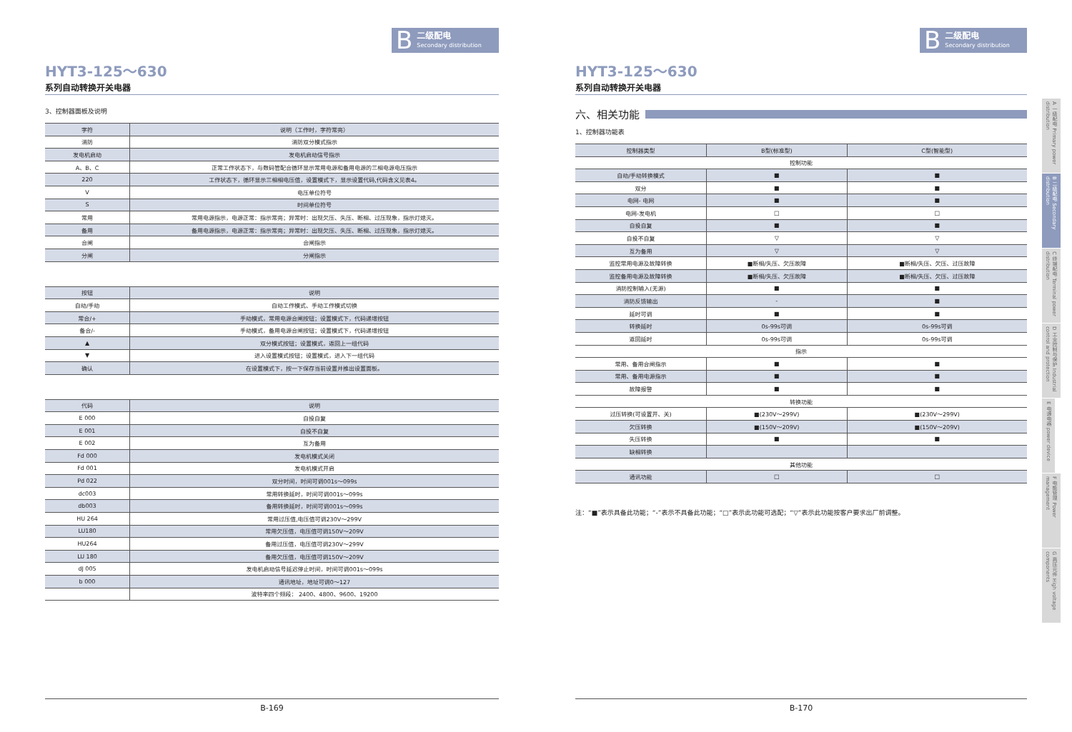B二级配电
Secondary distribution
HYT3-125～630
系列自动转换开关电器
3、控制器面板及说明
| 字符 | 说明（工作时，字符常亮） |
| --- | --- |
| 消防 | 消防双分模式指示 |
| 发电机启动 | 发电机启动信号指示 |
| A、B、C | 正常工作状态下，与数码管配合循环显示常用电源和备用电源的三相电源电压指示 |
| 220 | 工作状态下，循环显示三相相电压值，设置模式下，显示设置代码,代码含义见表4。 |
| V | 电压单位符号 |
| S | 时间单位符号 |
| 常用 | 常用电源指示，电源正常：指示常亮；异常时：出现欠压、失压、断相、过压现象，指示灯熄灭。 |
| 备用 | 备用电源指示，电源正常：指示常亮；异常时：出现欠压、失压、断相、过压现象，指示灯熄灭。 |
| 合闸 | 合闸指示 |
| 分闸 | 分闸指示 |
| 按钮 | 说明 |
| --- | --- |
| 自动/手动 | 自动工作模式、手动工作模式切换 |
| 常合/+ | 手动模式，常用电源合闸按钮；设置模式下，代码递增按钮 |
| 备合/- | 手动模式，备用电源合闸按钮；设置模式下，代码递增按钮 |
| ▲ | 双分模式按钮；设置模式，返回上一组代码 |
| ▼ | 进入设置模式按钮；设置模式，进入下一组代码 |
| 确认 | 在设置模式下，按一下保存当前设置并推出设置面板。 |
| 代码 | 说明 |
| --- | --- |
| E 000 | 自投自复 |
| E 001 | 自投不自复 |
| E 002 | 互为备用 |
| Fd 000 | 发电机模式关闭 |
| Fd 001 | 发电机模式开启 |
| Pd 022 | 双分时间，时间可调001s～099s |
| dc003 | 常用转换延时，时间可调001s～099s |
| db003 | 备用转换延时，时间可调001s～099s |
| HU 264 | 常用过压值,电压值可调230V～299V |
| LU180 | 常用欠压值，电压值可调150V～209V |
| HU264 | 备用过压值，电压值可调230V～299V |
| LU 180 | 备用欠压值，电压值可调150V～209V |
| dJ 005 | 发电机启动信号延迟停止时间，时间可调001s～099s |
| b 000 | 通讯地址，地址可调0～127 |
| | 波特率四个频段： 2400、4800、9600、19200 |
B-169
B二级配电
Secondary distribution
HYT3-125～630
系列自动转换开关电器
六、相关功能
1、控制器功能表
| 控制器类型 | B型(标准型) | C型(智能型) |
| 控制功能 | | |
| 自动/手动转换模式 | ■ | ■ |
| 双分 | ■ | ■ |
| 电网- 电网 | ■ | ■ |
| 电网-发电机 | □ | □ |
| 自投自复 | ■ | ■ |
| 自投不自复 | ▽ | ▽ |
| 互为备用 | ▽ | ▽ |
| 监控常用电源及故障转换 | ■断相/失压、欠压故障 | ■断相/失压、欠压、过压故障 |
| 监控备用电源及故障转换 | ■断相/失压、欠压故障 | ■断相/失压、欠压、过压故障 |
| 消防控制输入(无源) | ■ | ■ |
| 消防反馈输出 | - | ■ |
| 延时可调 | ■ | ■ |
| 转换延时 | 0s-99s可调 | 0s-99s可调 |
| 返回延时 | 0s-99s可调 | 0s-99s可调 |
| 指示 | | |
| 常用、备用合闸指示 | ■ | ■ |
| 常用、备用电源指示 | ■ | ■ |
| 故障报警 | ■ | ■ |
| 转换功能 | | |
| 过压转换(可设置开、关) | ■(230V～299V) | ■(230V～299V) |
| 欠压转换 | ■(150V～209V) | ■(150V～209V) |
| 失压转换 | ■ | ■ |
| 缺相转换 | | |
| 其他功能 | | |
| 通讯功能 | □ | □ |
注：“■”表示具备此功能；“-”表示不具备此功能；“□”表示此功能可选配；“▽”表示此功能按客户要求出厂前调整。
B-170
A 一级配电 Primary power distribution
B 二级配电 Secondary distribution
C 终端配电 Terminal power distribution
D 工业控制与保护 Industrial control and protection
E 电源电器 power device
F 电能管理 Power management
G 高压元件 High voltage components